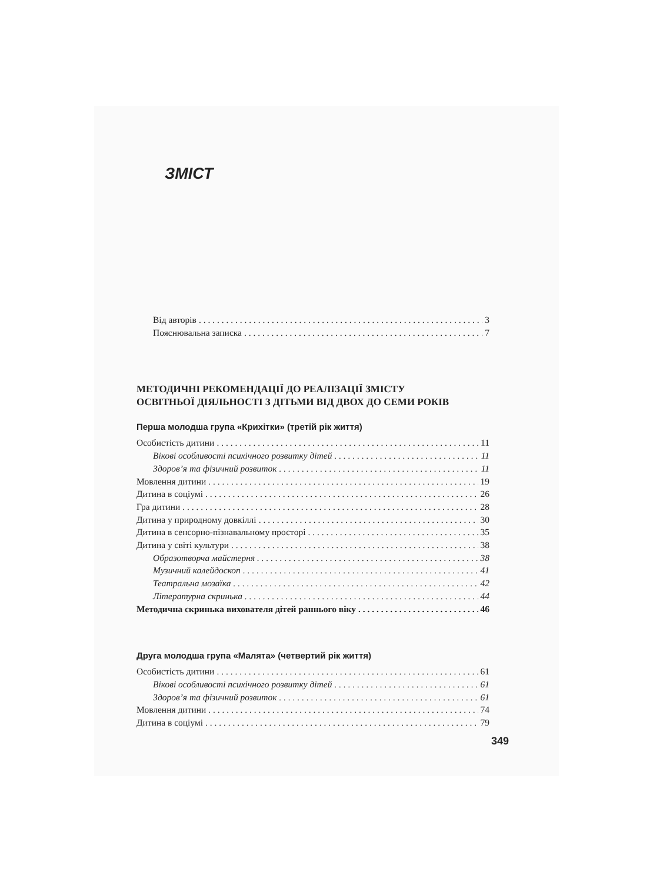ЗМІСТ
Від авторів 3
Пояснювальна записка 7
МЕТОДИЧНІ РЕКОМЕНДАЦІЇ ДО РЕАЛІЗАЦІЇ ЗМІСТУ
ОСВІТНЬОЇ ДІЯЛЬНОСТІ З ДІТЬМИ ВІД ДВОХ ДО СЕМИ РОКІВ
Перша молодша група «Крихітки» (третій рік життя)
Особистість дитини 11
Вікові особливості психічного розвитку дітей 11
Здоров’я та фізичний розвиток 11
Мовлення дитини 19
Дитина в соціумі 26
Гра дитини 28
Дитина у природному довкіллі 30
Дитина в сенсорно-пізнавальному просторі 35
Дитина у світі культури 38
Образотворча майстерня 38
Музичний калейдоскоп 41
Театральна мозаїка 42
Літературна скринька 44
Методична скринька вихователя дітей раннього віку 46
Друга молодша група «Малята» (четвертий рік життя)
Особистість дитини 61
Вікові особливості психічного розвитку дітей 61
Здоров’я та фізичний розвиток 61
Мовлення дитини 74
Дитина в соціумі 79
349